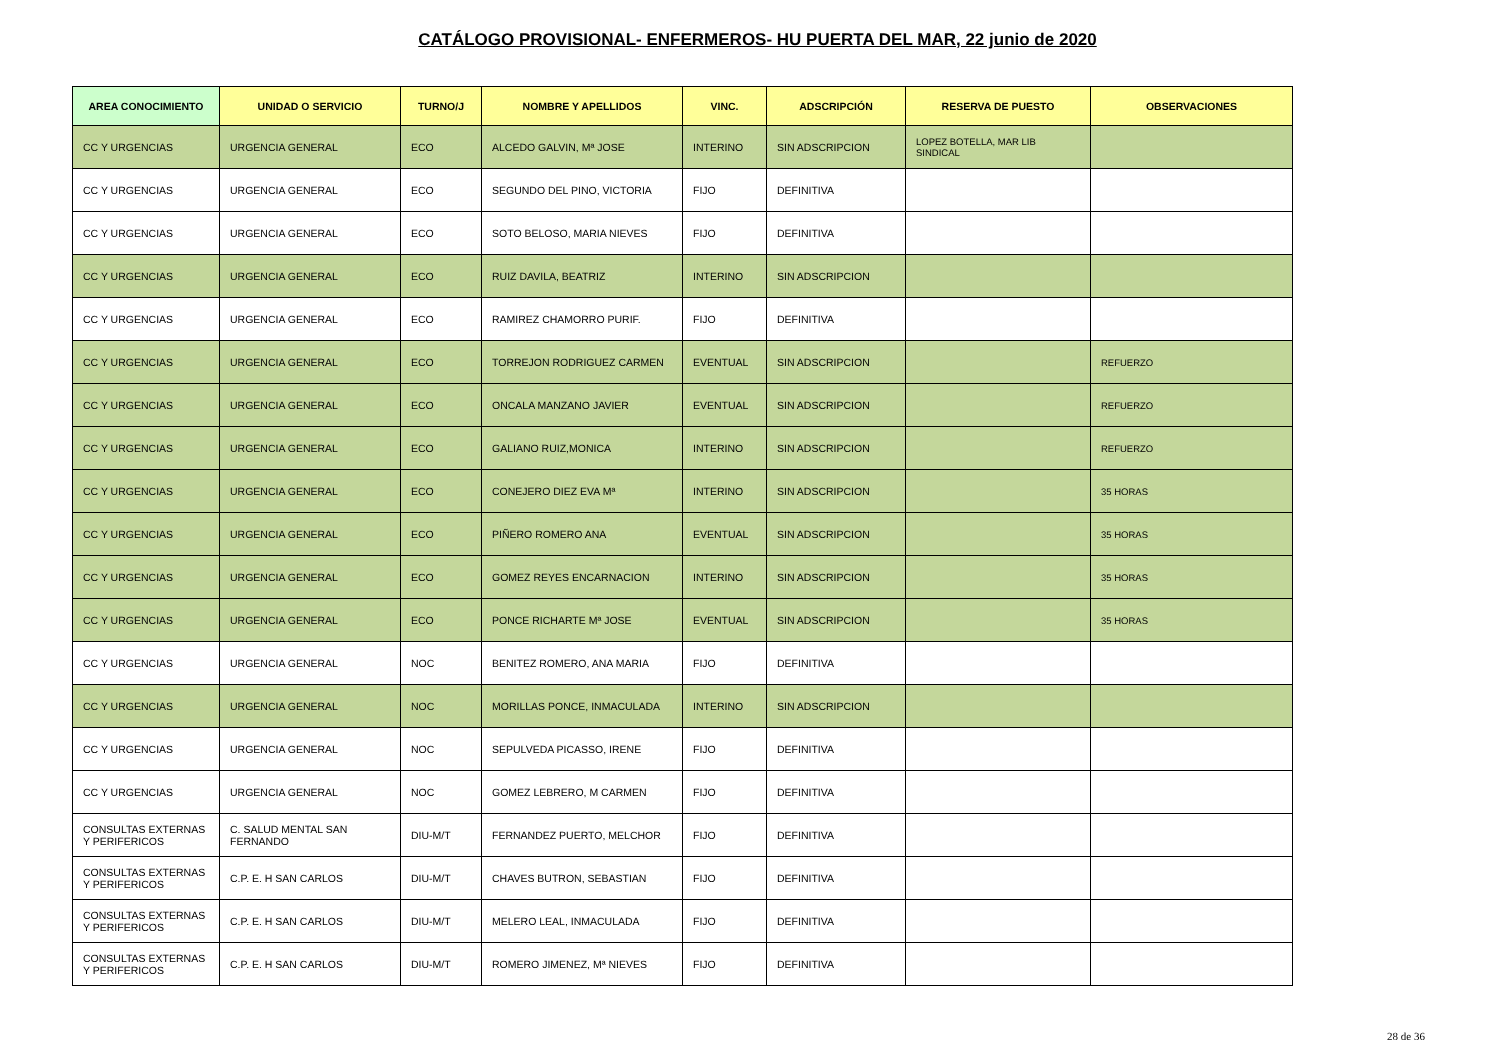CATÁLOGO PROVISIONAL- ENFERMEROS- HU PUERTA DEL MAR, 22 junio de 2020
| AREA CONOCIMIENTO | UNIDAD O SERVICIO | TURNO/J | NOMBRE Y APELLIDOS | VINC. | ADSCRIPCIÓN | RESERVA DE PUESTO | OBSERVACIONES |
| --- | --- | --- | --- | --- | --- | --- | --- |
| CC Y URGENCIAS | URGENCIA GENERAL | ECO | ALCEDO GALVIN, Mª JOSE | INTERINO | SIN ADSCRIPCION | LOPEZ BOTELLA, MAR LIB SINDICAL | |
| CC Y URGENCIAS | URGENCIA GENERAL | ECO | SEGUNDO DEL PINO, VICTORIA | FIJO | DEFINITIVA | | |
| CC Y URGENCIAS | URGENCIA GENERAL | ECO | SOTO BELOSO, MARIA NIEVES | FIJO | DEFINITIVA | | |
| CC Y URGENCIAS | URGENCIA GENERAL | ECO | RUIZ DAVILA, BEATRIZ | INTERINO | SIN ADSCRIPCION | | |
| CC Y URGENCIAS | URGENCIA GENERAL | ECO | RAMIREZ CHAMORRO PURIF. | FIJO | DEFINITIVA | | |
| CC Y URGENCIAS | URGENCIA GENERAL | ECO | TORREJON RODRIGUEZ CARMEN | EVENTUAL | SIN ADSCRIPCION | | REFUERZO |
| CC Y URGENCIAS | URGENCIA GENERAL | ECO | ONCALA MANZANO JAVIER | EVENTUAL | SIN ADSCRIPCION | | REFUERZO |
| CC Y URGENCIAS | URGENCIA GENERAL | ECO | GALIANO RUIZ,MONICA | INTERINO | SIN ADSCRIPCION | | REFUERZO |
| CC Y URGENCIAS | URGENCIA GENERAL | ECO | CONEJERO DIEZ EVA Mª | INTERINO | SIN ADSCRIPCION | | 35 HORAS |
| CC Y URGENCIAS | URGENCIA GENERAL | ECO | PIÑERO ROMERO ANA | EVENTUAL | SIN ADSCRIPCION | | 35 HORAS |
| CC Y URGENCIAS | URGENCIA GENERAL | ECO | GOMEZ REYES ENCARNACION | INTERINO | SIN ADSCRIPCION | | 35 HORAS |
| CC Y URGENCIAS | URGENCIA GENERAL | ECO | PONCE RICHARTE Mª JOSE | EVENTUAL | SIN ADSCRIPCION | | 35 HORAS |
| CC Y URGENCIAS | URGENCIA GENERAL | NOC | BENITEZ ROMERO, ANA MARIA | FIJO | DEFINITIVA | | |
| CC Y URGENCIAS | URGENCIA GENERAL | NOC | MORILLAS PONCE, INMACULADA | INTERINO | SIN ADSCRIPCION | | |
| CC Y URGENCIAS | URGENCIA GENERAL | NOC | SEPULVEDA PICASSO, IRENE | FIJO | DEFINITIVA | | |
| CC Y URGENCIAS | URGENCIA GENERAL | NOC | GOMEZ LEBRERO, M CARMEN | FIJO | DEFINITIVA | | |
| CONSULTAS EXTERNAS Y PERIFERICOS | C. SALUD MENTAL SAN FERNANDO | DIU-M/T | FERNANDEZ PUERTO, MELCHOR | FIJO | DEFINITIVA | | |
| CONSULTAS EXTERNAS Y PERIFERICOS | C.P. E. H SAN CARLOS | DIU-M/T | CHAVES BUTRON, SEBASTIAN | FIJO | DEFINITIVA | | |
| CONSULTAS EXTERNAS Y PERIFERICOS | C.P. E. H SAN CARLOS | DIU-M/T | MELERO LEAL, INMACULADA | FIJO | DEFINITIVA | | |
| CONSULTAS EXTERNAS Y PERIFERICOS | C.P. E. H SAN CARLOS | DIU-M/T | ROMERO JIMENEZ, Mª NIEVES | FIJO | DEFINITIVA | | |
28 de 36